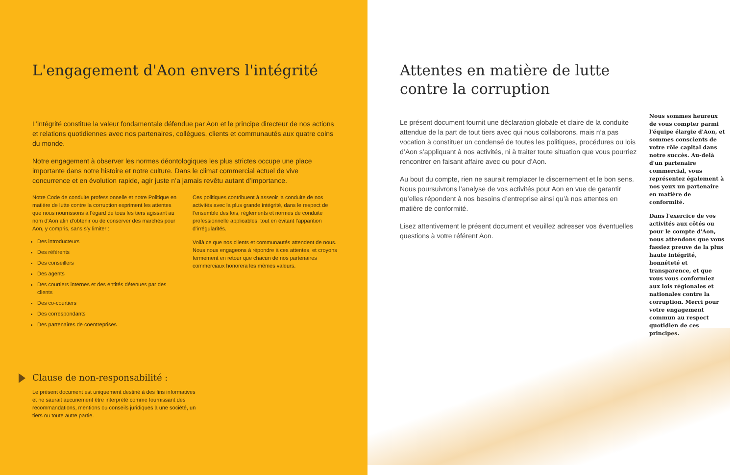L'engagement d'Aon envers l'intégrité
L’intégrité constitue la valeur fondamentale défendue par Aon et le principe directeur de nos actions et relations quotidiennes avec nos partenaires, collègues, clients et communautés aux quatre coins du monde.
Notre engagement à observer les normes déontologiques les plus strictes occupe une place importante dans notre histoire et notre culture. Dans le climat commercial actuel de vive concurrence et en évolution rapide, agir juste n’a jamais revêtu autant d’importance.
Notre Code de conduite professionnelle et notre Politique en matière de lutte contre la corruption expriment les attentes que nous nourrissons à l’égard de tous les tiers agissant au nom d’Aon afin d’obtenir ou de conserver des marchés pour Aon, y compris, sans s’y limiter :
Des introducteurs
Des référents
Des conseillers
Des agents
Des courtiers internes et des entités détenues par des clients
Des co-courtiers
Des correspondants
Des partenaires de coentreprises
Ces politiques contribuent à asseoir la conduite de nos activités avec la plus grande intégrité, dans le respect de l’ensemble des lois, règlements et normes de conduite professionnelle applicables, tout en évitant l’apparition d’irrégularités.
Voilà ce que nos clients et communautés attendent de nous. Nous nous engageons à répondre à ces attentes, et croyons fermement en retour que chacun de nos partenaires commerciaux honorera les mêmes valeurs.
Clause de non-responsabilité :
Le présent document est uniquement destiné à des fins informatives et ne saurait aucunement être interprété comme fournissant des recommandations, mentions ou conseils juridiques à une société, un tiers ou toute autre partie.
Attentes en matière de lutte
contre la corruption
Le présent document fournit une déclaration globale et claire de la conduite attendue de la part de tout tiers avec qui nous collaborons, mais n’a pas vocation à constituer un condensé de toutes les politiques, procédures ou lois d’Aon s’appliquant à nos activités, ni à traiter toute situation que vous pourriez rencontrer en faisant affaire avec ou pour d’Aon.
Au bout du compte, rien ne saurait remplacer le discernement et le bon sens. Nous poursuivrons l’analyse de vos activités pour Aon en vue de garantir qu’elles répondent à nos besoins d’entreprise ainsi qu’à nos attentes en matière de conformité.
Lisez attentivement le présent document et veuillez adresser vos éventuelles questions à votre référent Aon.
Nous sommes heureux de vous compter parmi l'équipe élargie d'Aon, et sommes conscients de votre rôle capital dans notre succès. Au-delà d'un partenaire commercial, vous représentez également à nos yeux un partenaire en matière de conformité.
Dans l'exercice de vos activités aux côtés ou pour le compte d'Aon, nous attendons que vous fassiez preuve de la plus haute intégrité, honnêteté et transparence, et que vous vous conformiez aux lois régionales et nationales contre la corruption. Merci pour votre engagement commun au respect quotidien de ces principes.